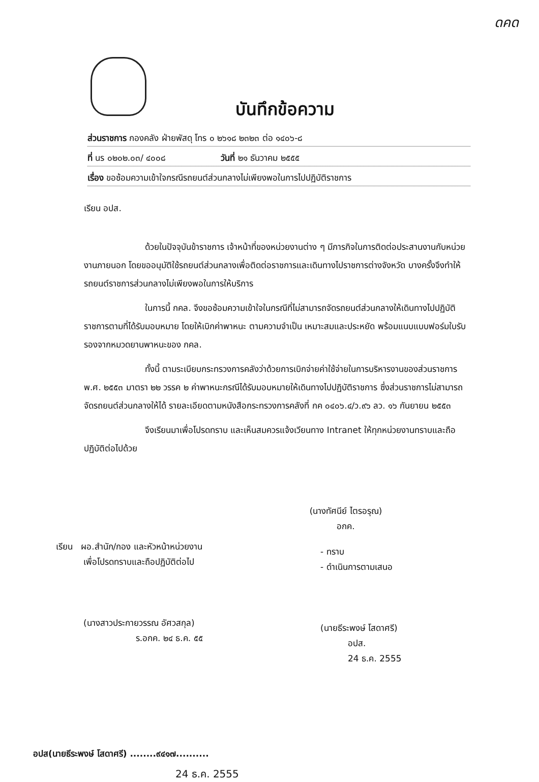ดคด
บันทึกข้อความ
ส่วนราชการ กองคลัง ฝ่ายพัสดุ โทร ๐ ๒๖๑๘ ๒๓๒๓ ต่อ ๑๔๐๖-๘
ที่ นร ๐๒๐๒.๐๓/ ๔๐๐๘ วันที่ ๒๑ ธันวาคม ๒๕๕๕
เรื่อง ขอซ้อมความเข้าใจกรณีรถยนต์ส่วนกลางไม่เพียงพอในการไปปฏิบัติราชการ
เรียน อปส.
ด้วยในปัจจุบันข้าราชการ เจ้าหน้าที่ของหน่วยงานต่าง ๆ มีภารกิจในการติดต่อประสานงานกับหน่วยงานภายนอก โดยขออนุมัติใช้รถยนต์ส่วนกลางเพื่อติดต่อราชการและเดินทางไปราชการต่างจังหวัด บางครั้งจึงทำให้รถยนต์ราชการส่วนกลางไม่เพียงพอในการให้บริการ
ในการนี้ กคล. จึงขอซ้อมความเข้าใจในกรณีที่ไม่สามารถจัดรถยนต์ส่วนกลางให้เดินทางไปปฏิบัติราชการตามที่ได้รับมอบหมาย โดยให้เบิกค่าพาหนะ ตามความจำเป็น เหมาะสมและประหยัด พร้อมแนบแบบฟอร์มใบรับรองจากหมวดยานพาหนะของ กคล.
ทั้งนี้ ตามระเบียบกระทรวงการคลังว่าด้วยการเบิกจ่ายค่าใช้จ่ายในการบริหารงานของส่วนราชการ พ.ศ. ๒๕๕๓ มาตรา ๒๒ วรรค ๒ ค่าพาหนะกรณีได้รับมอบหมายให้เดินทางไปปฏิบัติราชการ ซึ่งส่วนราชการไม่สามารถจัดรถยนต์ส่วนกลางให้ได้ รายละเอียดตามหนังสือกระทรวงการคลังที่ กค ๐๔๐๖.๔/ว.๙๖ ลว. ๑๖ กันยายน ๒๕๕๓
จึงเรียนมาเพื่อโปรดทราบ และเห็นสมควรแจ้งเวียนทาง Intranet ให้ทุกหน่วยงานทราบและถือปฏิบัติต่อไปด้วย
(นางทัศนีย์ ไตรอรุณ)
อกค.
เรียน ผอ.สำนัก/กอง และหัวหน้าหน่วยงาน
เพื่อโปรดทราบและถือปฏิบัติต่อไป
(นางสาวประกายวรรณ อัศวสกุล)
ร.อกค. ๒๔ ธ.ค. ๕๕
- ทราบ
- ดำเนินการตามเสนอ
(นายธีระพงษ์ โสดาศรี)
อปส.
24 ธ.ค. 2555
อปส(นายธีระพงษ์ โสดาศรี) ........๙๔๑๗..........
24 ธ.ค. 2555